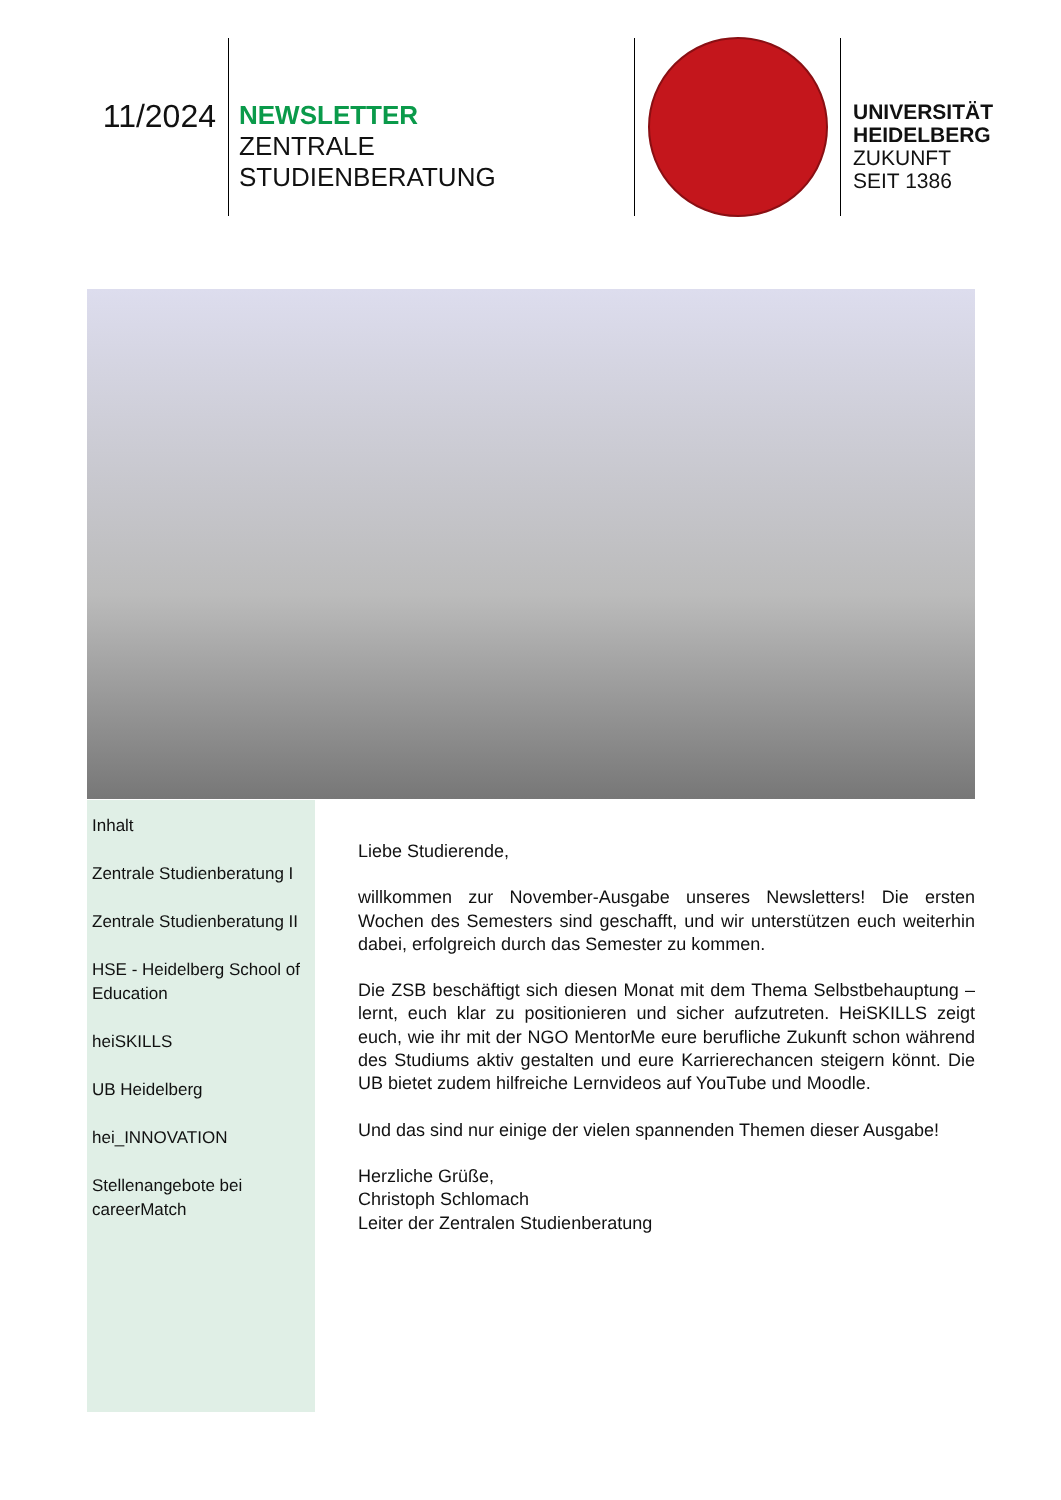11/2024
NEWSLETTER
ZENTRALE STUDIENBERATUNG
UNIVERSITÄT
HEIDELBERG
ZUKUNFT
SEIT 1386
Inhalt
Zentrale Studienberatung I
Zentrale Studienberatung II
HSE - Heidelberg School of Education
heiSKILLS
UB Heidelberg
hei_INNOVATION
Stellenangebote bei careerMatch
Liebe Studierende,
willkommen zur November-Ausgabe unseres Newsletters! Die ersten Wochen des Semesters sind geschafft, und wir unterstützen euch weiterhin dabei, erfolgreich durch das Semester zu kommen.
Die ZSB beschäftigt sich diesen Monat mit dem Thema Selbstbehauptung – lernt, euch klar zu positionieren und sicher aufzutreten. HeiSKILLS zeigt euch, wie ihr mit der NGO MentorMe eure berufliche Zukunft schon während des Studiums aktiv gestalten und eure Karrierechancen steigern könnt. Die UB bietet zudem hilfreiche Lernvideos auf YouTube und Moodle.
Und das sind nur einige der vielen spannenden Themen dieser Ausgabe!
Herzliche Grüße,
Christoph Schlomach
Leiter der Zentralen Studienberatung